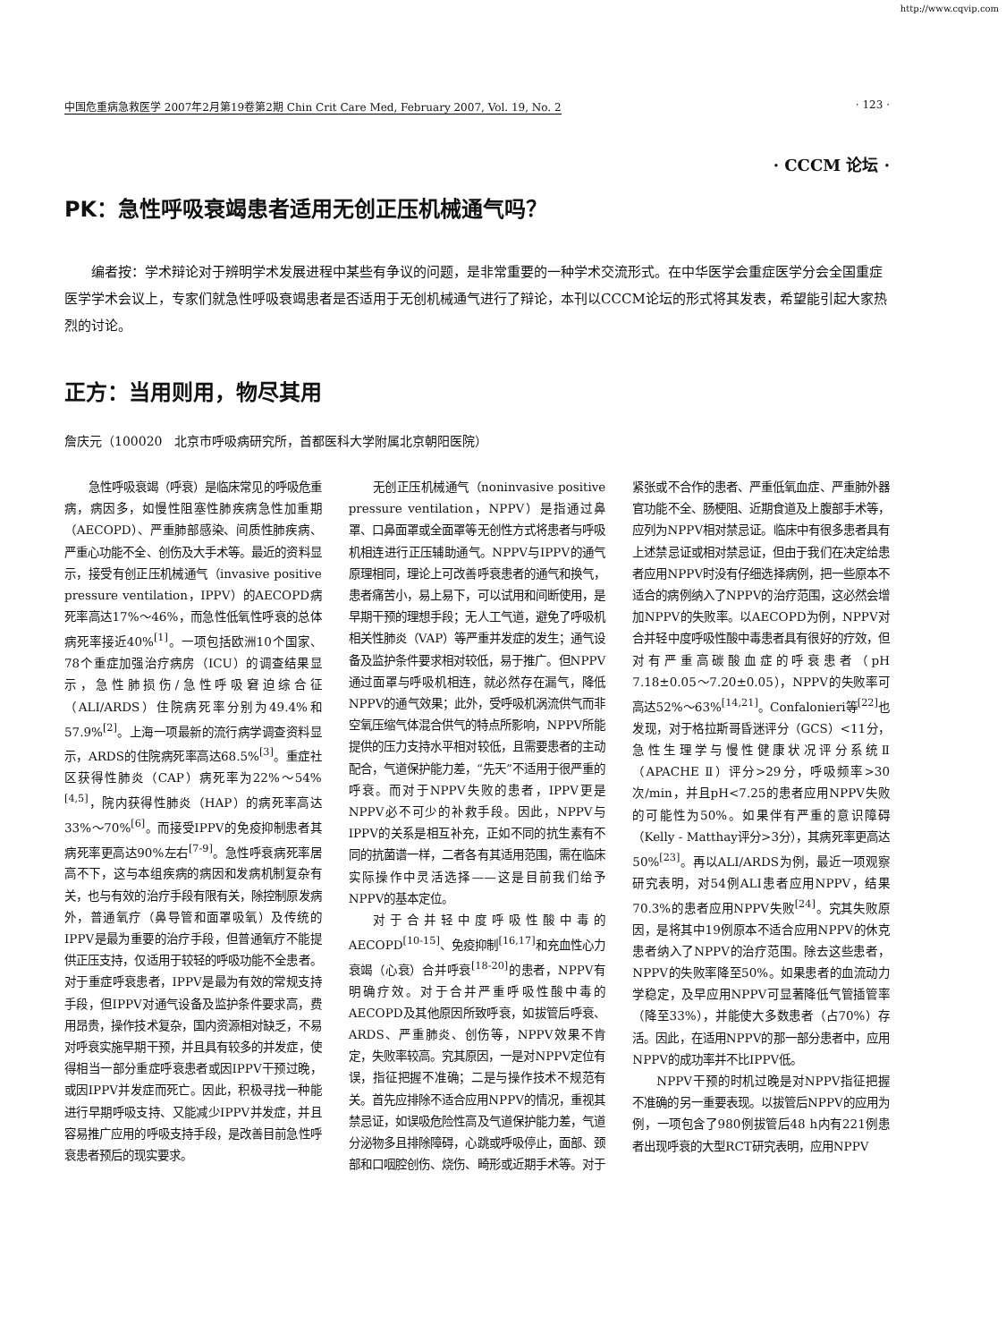http://www.cqvip.com
中国危重病急救医学 2007年2月第19卷第2期 Chin Crit Care Med, February 2007, Vol. 19, No. 2 · 123 ·
· CCCM 论坛 ·
PK：急性呼吸衰竭患者适用无创正压机械通气吗？
编者按：学术辩论对于辨明学术发展进程中某些有争议的问题，是非常重要的一种学术交流形式。在中华医学会重症医学分会全国重症医学学术会议上，专家们就急性呼吸衰竭患者是否适用于无创机械通气进行了辩论，本刊以CCCM论坛的形式将其发表，希望能引起大家热烈的讨论。
正方：当用则用，物尽其用
詹庆元（100020　北京市呼吸病研究所，首都医科大学附属北京朝阳医院）
急性呼吸衰竭（呼衰）是临床常见的呼吸危重病，病因多，如慢性阻塞性肺疾病急性加重期（AECOPD）、严重肺部感染、间质性肺疾病、严重心功能不全、创伤及大手术等。最近的资料显示，接受有创正压机械通气（invasive positive pressure ventilation，IPPV）的AECOPD病死率高达17%～46%，而急性低氧性呼衰的总体病死率接近40%<sup>[1]</sup>。一项包括欧洲10个国家、78个重症加强治疗病房（ICU）的调查结果显示，急性肺损伤/急性呼吸窘迫综合征（ALI/ARDS）住院病死率分别为49.4%和57.9%<sup>[2]</sup>。上海一项最新的流行病学调查资料显示，ARDS的住院病死率高达68.5%<sup>[3]</sup>。重症社区获得性肺炎（CAP）病死率为22%～54%<sup>[4,5]</sup>，院内获得性肺炎（HAP）的病死率高达33%～70%<sup>[6]</sup>。而接受IPPV的免疫抑制患者其病死率更高达90%左右<sup>[7-9]</sup>。急性呼衰病死率居高不下，这与本组疾病的病因和发病机制复杂有关，也与有效的治疗手段有限有关，除控制原发病外，普通氧疗（鼻导管和面罩吸氧）及传统的IPPV是最为重要的治疗手段，但普通氧疗不能提供正压支持，仅适用于较轻的呼吸功能不全患者。对于重症呼衰患者，IPPV是最为有效的常规支持手段，但IPPV对通气设备及监护条件要求高，费用昂贵，操作技术复杂，国内资源相对缺乏，不易对呼衰实施早期干预，并且具有较多的并发症，使得相当一部分重症呼衰患者或因IPPV干预过晚，或因IPPV并发症而死亡。因此，积极寻找一种能进行早期呼吸支持、又能减少IPPV并发症，并且容易推广应用的呼吸支持手段，是改善目前急性呼衰患者预后的现实要求。
无创正压机械通气（noninvasive positive pressure ventilation，NPPV）是指通过鼻罩、口鼻面罩或全面罩等无创性方式将患者与呼吸机相连进行正压辅助通气。NPPV与IPPV的通气原理相同，理论上可改善呼衰患者的通气和换气，患者痛苦小，易上易下，可以试用和间断使用，是早期干预的理想手段；无人工气道，避免了呼吸机相关性肺炎（VAP）等严重并发症的发生；通气设备及监护条件要求相对较低，易于推广。但NPPV通过面罩与呼吸机相连，就必然存在漏气，降低NPPV的通气效果；此外，受呼吸机涡流供气而非空氧压缩气体混合供气的特点所影响，NPPV所能提供的压力支持水平相对较低，且需要患者的主动配合，气道保护能力差，“先天”不适用于很严重的呼衰。而对于NPPV失败的患者，IPPV更是NPPV必不可少的补救手段。因此，NPPV与IPPV的关系是相互补充，正如不同的抗生素有不同的抗菌谱一样，二者各有其适用范围，需在临床实际操作中灵活选择——这是目前我们给予NPPV的基本定位。
对于合并轻中度呼吸性酸中毒的AECOPD<sup>[10-15]</sup>、免疫抑制<sup>[16,17]</sup>和充血性心力衰竭（心衰）合并呼衰<sup>[18-20]</sup>的患者，NPPV有明确疗效。对于合并严重呼吸性酸中毒的AECOPD及其他原因所致呼衰，如拔管后呼衰、ARDS、严重肺炎、创伤等，NPPV效果不肯定，失败率较高。究其原因，一是对NPPV定位有误，指征把握不准确；二是与操作技术不规范有关。首先应排除不适合应用NPPV的情况，重视其禁忌证，如误吸危险性高及气道保护能力差，气道分泌物多且排除障碍，心跳或呼吸停止，面部、颈部和口咽腔创伤、烧伤、畸形或近期手术等。对于紧张或不合作的患者、严重低氧血症、严重肺外器官功能不全、肠梗阻、近期食道及上腹部手术等，应列为NPPV相对禁忌证。临床中有很多患者具有上述禁忌证或相对禁忌证，但由于我们在决定给患者应用NPPV时没有仔细选择病例，把一些原本不适合的病例纳入了NPPV的治疗范围，这必然会增加NPPV的失败率。以AECOPD为例，NPPV对合并轻中度呼吸性酸中毒患者具有很好的疗效，但对有严重高碳酸血症的呼衰患者（pH 7.18±0.05～7.20±0.05），NPPV的失败率可高达52%～63%<sup>[14,21]</sup>。Confalonieri等<sup>[22]</sup>也发现，对于格拉斯哥昏迷评分（GCS）<11分，急性生理学与慢性健康状况评分系统Ⅱ（APACHE Ⅱ）评分>29分，呼吸频率>30次/min，并且pH<7.25的患者应用NPPV失败的可能性为50%。如果伴有严重的意识障碍（Kelly - Matthay评分>3分），其病死率更高达50%<sup>[23]</sup>。再以ALI/ARDS为例，最近一项观察研究表明，对54例ALI患者应用NPPV，结果70.3%的患者应用NPPV失败<sup>[24]</sup>。究其失败原因，是将其中19例原本不适合应用NPPV的休克患者纳入了NPPV的治疗范围。除去这些患者，NPPV的失败率降至50%。如果患者的血流动力学稳定，及早应用NPPV可显著降低气管插管率（降至33%），并能使大多数患者（占70%）存活。因此，在适用NPPV的那一部分患者中，应用NPPV的成功率并不比IPPV低。
NPPV干预的时机过晚是对NPPV指征把握不准确的另一重要表现。以拔管后NPPV的应用为例，一项包含了980例拔管后48 h内有221例患者出现呼衰的大型RCT研究表明，应用NPPV